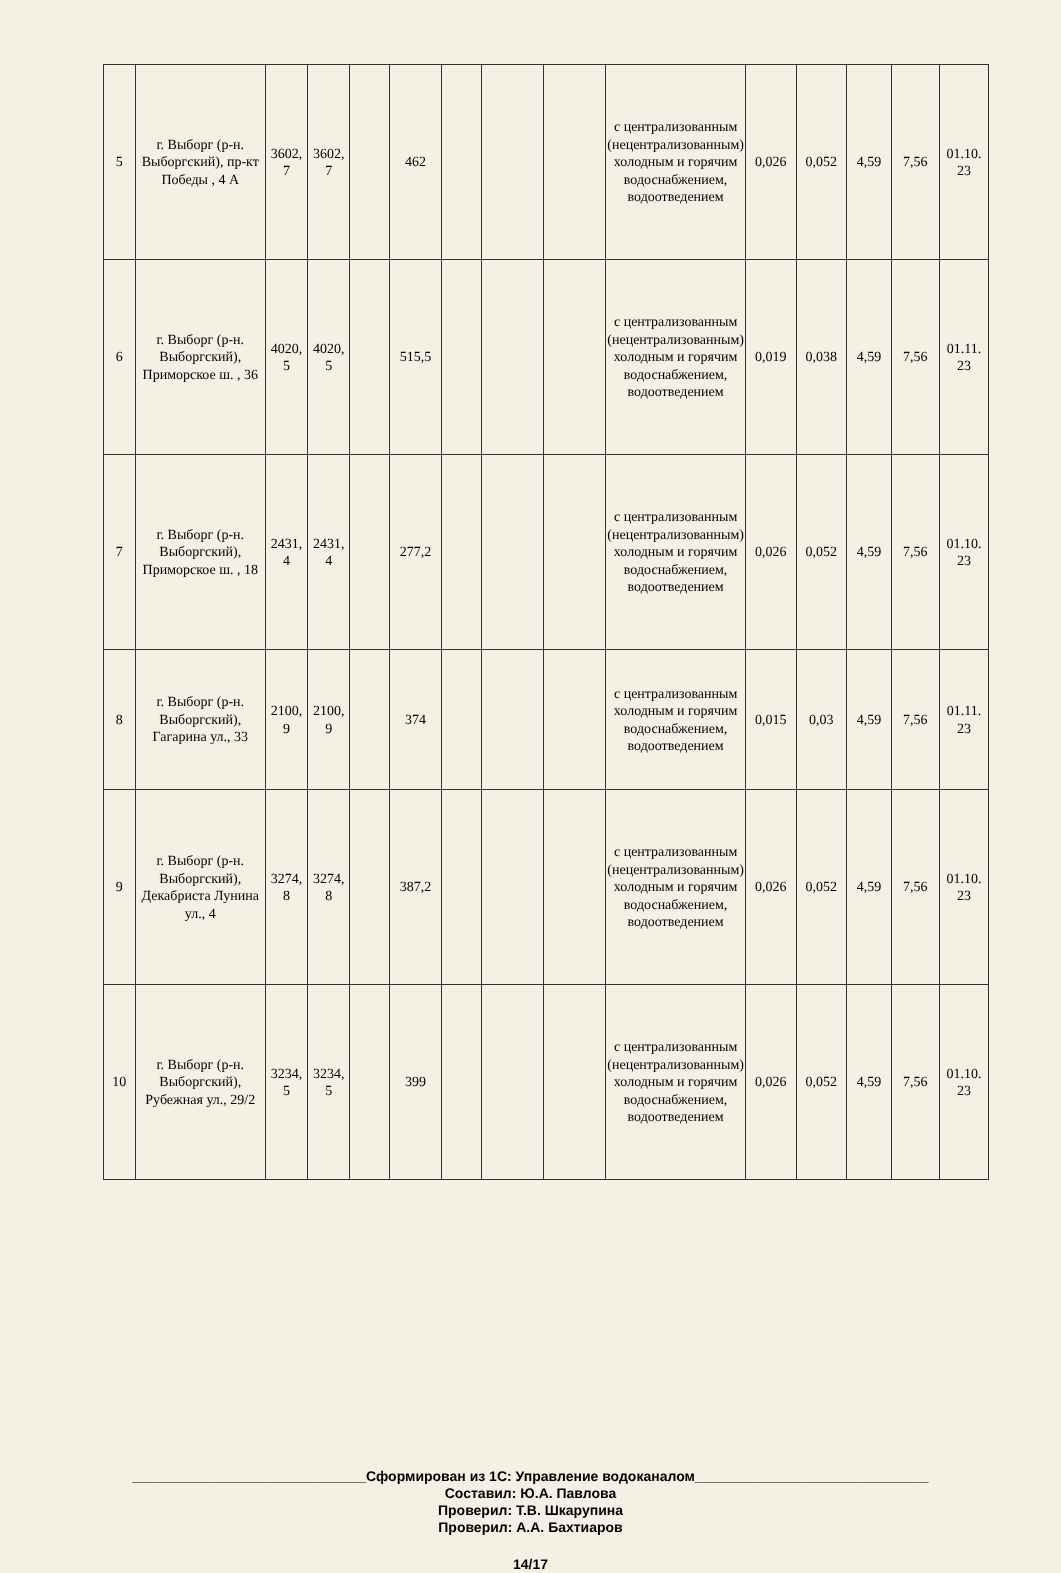| 5 | г. Выборг (р-н. Выборгский), пр-кт Победы , 4 А | 3602, 7 | 3602, 7 | | 462 | | | | с централизованным (нецентрализованным) холодным и горячим водоснабжением, водоотведением | 0,026 | 0,052 | 4,59 | 7,56 | 01.10. 23 |
| 6 | г. Выборг (р-н. Выборгский), Приморское ш. , 36 | 4020, 5 | 4020, 5 | | 515,5 | | | | с централизованным (нецентрализованным) холодным и горячим водоснабжением, водоотведением | 0,019 | 0,038 | 4,59 | 7,56 | 01.11. 23 |
| 7 | г. Выборг (р-н. Выборгский), Приморское ш. , 18 | 2431, 4 | 2431, 4 | | 277,2 | | | | с централизованным (нецентрализованным) холодным и горячим водоснабжением, водоотведением | 0,026 | 0,052 | 4,59 | 7,56 | 01.10. 23 |
| 8 | г. Выборг (р-н. Выборгский), Гагарина ул., 33 | 2100, 9 | 2100, 9 | | 374 | | | | с централизованным холодным и горячим водоснабжением, водоотведением | 0,015 | 0,03 | 4,59 | 7,56 | 01.11. 23 |
| 9 | г. Выборг (р-н. Выборгский), Декабриста Лунина ул., 4 | 3274, 8 | 3274, 8 | | 387,2 | | | | с централизованным (нецентрализованным) холодным и горячим водоснабжением, водоотведением | 0,026 | 0,052 | 4,59 | 7,56 | 01.10. 23 |
| 10 | г. Выборг (р-н. Выборгский), Рубежная ул., 29/2 | 3234, 5 | 3234, 5 | | 399 | | | | с централизованным (нецентрализованным) холодным и горячим водоснабжением, водоотведением | 0,026 | 0,052 | 4,59 | 7,56 | 01.10. 23 |
______________________________Сформирован из 1С: Управление водоканалом______________________________
Составил: Ю.А. Павлова
Проверил: Т.В. Шкарупина
Проверил: А.А. Бахтиаров
14/17